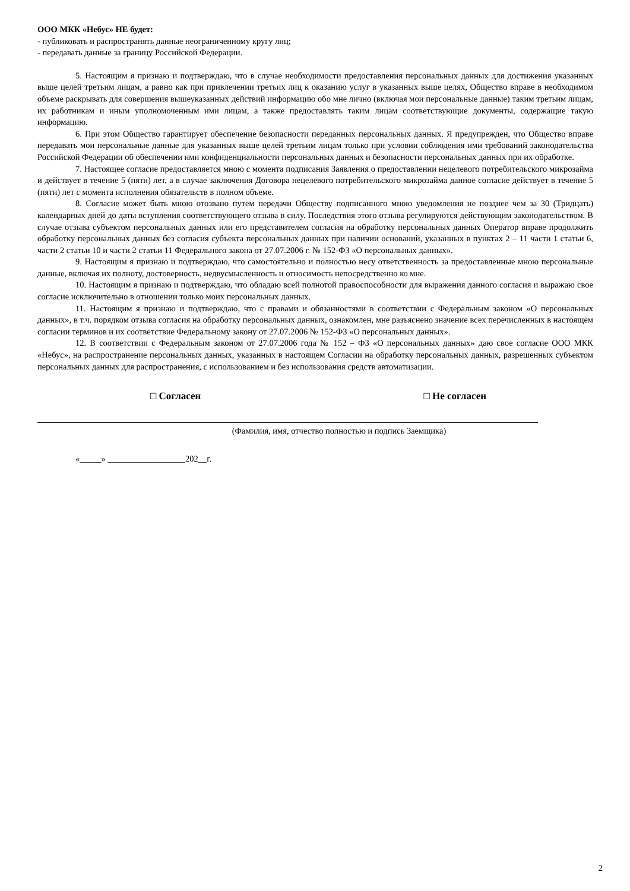ООО МКК «Небус» НЕ будет:
- публиковать и распространять данные неограниченному кругу лиц;
- передавать данные за границу Российской Федерации.
5. Настоящим я признаю и подтверждаю, что в случае необходимости предоставления персональных данных для достижения указанных выше целей третьим лицам, а равно как при привлечении третьих лиц к оказанию услуг в указанных выше целях, Общество вправе в необходимом объеме раскрывать для совершения вышеуказанных действий информацию обо мне лично (включая мои персональные данные) таким третьим лицам, их работникам и иным уполномоченным ими лицам, а также предоставлять таким лицам соответствующие документы, содержащие такую информацию.
6. При этом Общество гарантирует обеспечение безопасности переданных персональных данных. Я предупрежден, что Общество вправе передавать мои персональные данные для указанных выше целей третьим лицам только при условии соблюдения ими требований законодательства Российской Федерации об обеспечении ими конфиденциальности персональных данных и безопасности персональных данных при их обработке.
7. Настоящее согласие предоставляется мною с момента подписания Заявления о предоставлении нецелевого потребительского микрозайма и действует в течение 5 (пяти) лет, а в случае заключения Договора нецелевого потребительского микрозайма данное согласие действует в течение 5 (пяти) лет с момента исполнения обязательств в полном объеме.
8. Согласие может быть мною отозвано путем передачи Обществу подписанного мною уведомления не позднее чем за 30 (Тридцать) календарных дней до даты вступления соответствующего отзыва в силу. Последствия этого отзыва регулируются действующим законодательством. В случае отзыва субъектом персональных данных или его представителем согласия на обработку персональных данных Оператор вправе продолжить обработку персональных данных без согласия субъекта персональных данных при наличии оснований, указанных в пунктах 2 – 11 части 1 статьи 6, части 2 статьи 10 и части 2 статьи 11 Федерального закона от 27.07.2006 г. № 152-ФЗ «О персональных данных».
9. Настоящим я признаю и подтверждаю, что самостоятельно и полностью несу ответственность за предоставленные мною персональные данные, включая их полноту, достоверность, недвусмысленность и относимость непосредственно ко мне.
10. Настоящим я признаю и подтверждаю, что обладаю всей полнотой правоспособности для выражения данного согласия и выражаю свое согласие исключительно в отношении только моих персональных данных.
11. Настоящим я признаю и подтверждаю, что с правами и обязанностями в соответствии с Федеральным законом «О персональных данных», в т.ч. порядком отзыва согласия на обработку персональных данных, ознакомлен, мне разъяснено значение всех перечисленных в настоящем согласии терминов и их соответствие Федеральному закону от 27.07.2006 № 152-ФЗ «О персональных данных».
12. В соответствии с Федеральным законом от 27.07.2006 года № 152 – ФЗ «О персональных данных» даю свое согласие ООО МКК «Небус», на распространение персональных данных, указанных в настоящем Согласии на обработку персональных данных, разрешенных субъектом персональных данных для распространения, с использованием и без использования средств автоматизации.
□ Согласен □ Не согласен
(Фамилия, имя, отчество полностью и подпись Заемщика)
«_____» __________________202__г.
2